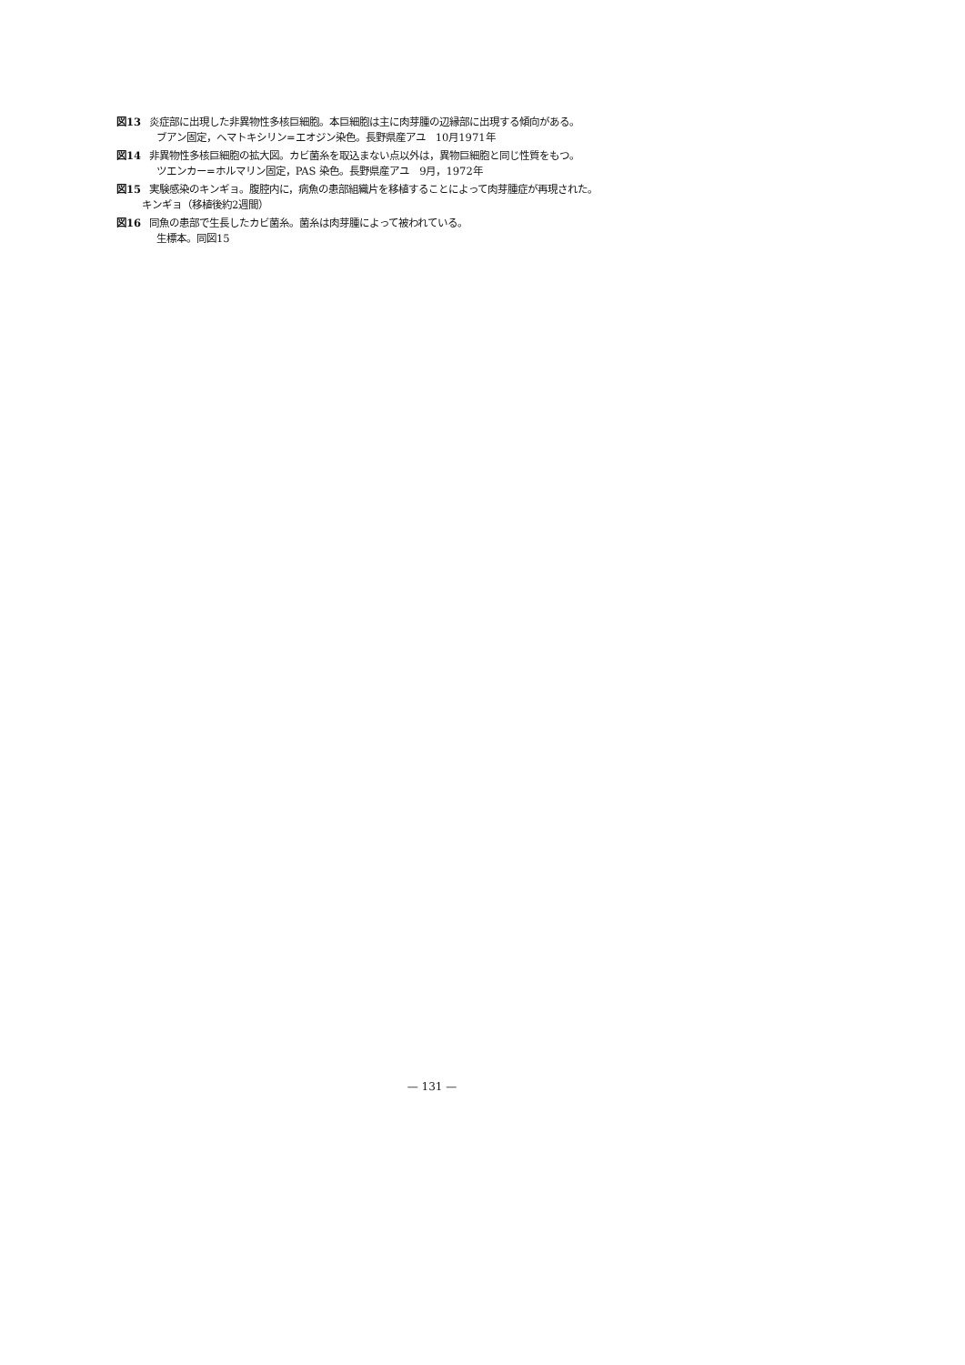図13 炎症部に出現した非異物性多核巨細胞。本巨細胞は主に肉芽腫の辺縁部に出現する傾向がある。
ブアン固定，ヘマトキシリン=エオジン染色。長野県産アユ　10月1971年
図14 非異物性多核巨細胞の拡大図。カビ菌糸を取込まない点以外は，異物巨細胞と同じ性質をもつ。
ツエンカー=ホルマリン固定，PAS 染色。長野県産アユ　9月，1972年
図15 実験感染のキンギョ。腹腔内に，病魚の患部組織片を移植することによって肉芽腫症が再現された。
キンギョ（移植後約2週間）
図16 同魚の患部で生長したカビ菌糸。菌糸は肉芽腫によって被われている。
生標本。同図15
— 131 —